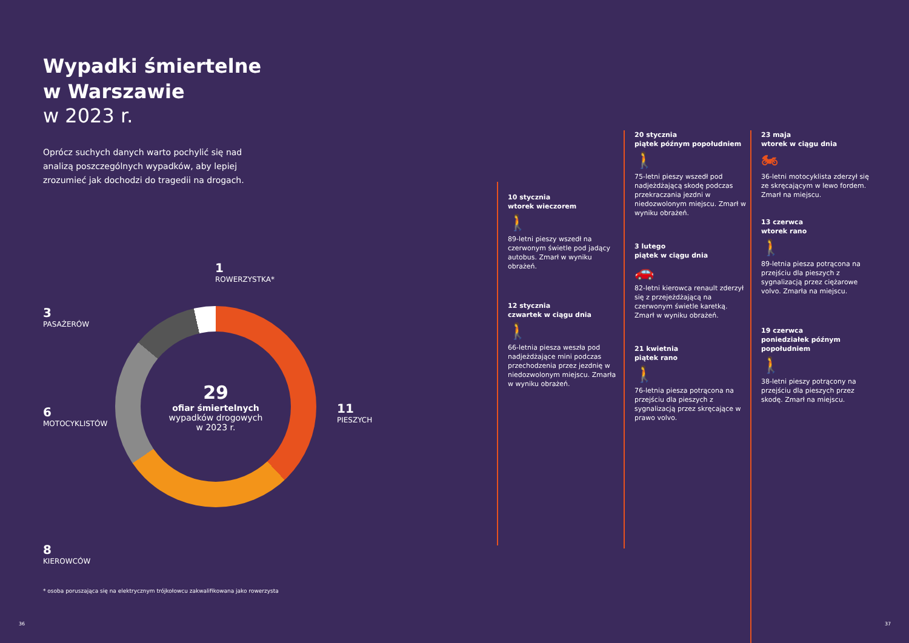Wypadki śmiertelne
w Warszawie
w 2023 r.
Oprócz suchych danych warto pochylić się nad analizą poszczególnych wypadków, aby lepiej zrozumieć jak dochodzi do tragedii na drogach.
1
ROWERZYSTKA*
3
PASAŻERÓW
6
MOTOCYKLISTÓW
11
PIESZYCH
8
KIEROWCÓW
29
ofiar śmiertelnych
wypadków drogowych
w 2023 r.
10 stycznia
wtorek wieczorem
🚶
89-letni pieszy wszedł na czerwonym świetle pod jadący autobus. Zmarł w wyniku obrażeń.
12 stycznia
czwartek w ciągu dnia
🚶
66-letnia piesza weszła pod nadjeżdżające mini podczas przechodzenia przez jezdnię w niedozwolonym miejscu. Zmarła w wyniku obrażeń.
20 stycznia
piątek późnym popołudniem
🚶
75-letni pieszy wszedł pod nadjeżdżającą skodę podczas przekraczania jezdni w niedozwolonym miejscu. Zmarł w wyniku obrażeń.
3 lutego
piątek w ciągu dnia
🚗
82-letni kierowca renault zderzył się z przejeżdżającą na czerwonym świetle karetką. Zmarł w wyniku obrażeń.
21 kwietnia
piątek rano
🚶
76-letnia piesza potrącona na przejściu dla pieszych z sygnalizacją przez skręcające w prawo volvo.
23 maja
wtorek w ciągu dnia
🏍
36-letni motocyklista zderzył się ze skręcającym w lewo fordem. Zmarł na miejscu.
13 czerwca
wtorek rano
🚶
89-letnia piesza potrącona na przejściu dla pieszych z sygnalizacją przez ciężarowe volvo. Zmarła na miejscu.
19 czerwca
poniedziałek późnym popołudniem
🚶
38-letni pieszy potrącony na przejściu dla pieszych przez skodę. Zmarł na miejscu.
* osoba poruszająca się na elektrycznym trójkołowcu zakwalifikowana jako rowerzysta
36 37